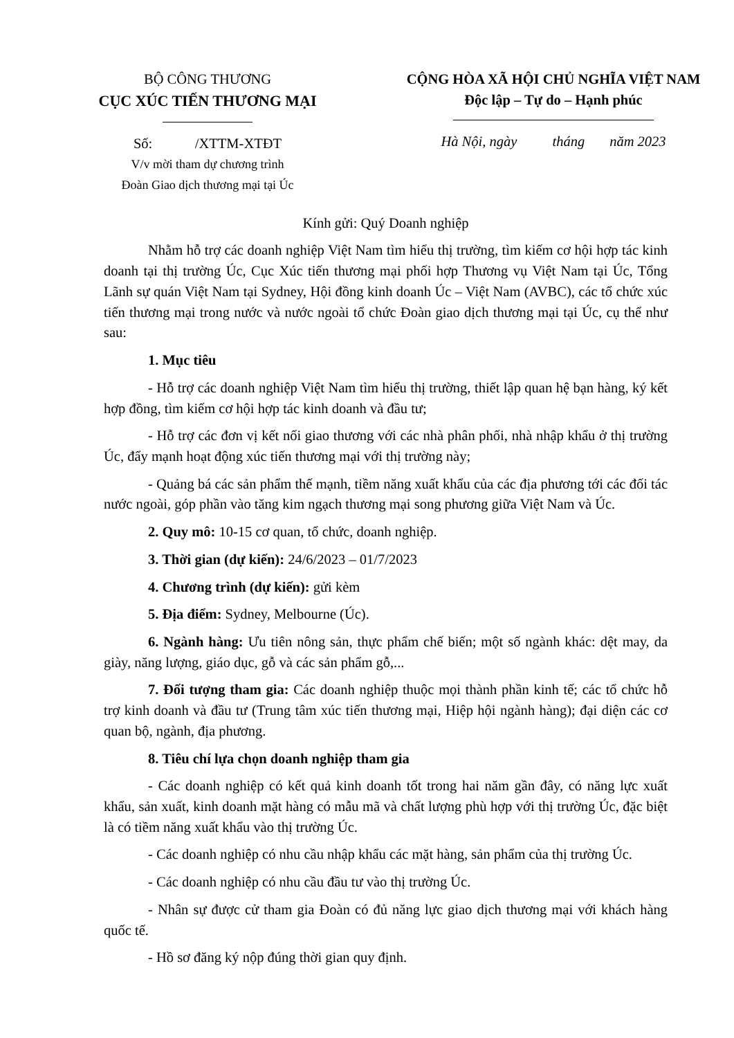BỘ CÔNG THƯƠNG
CỤC XÚC TIẾN THƯƠNG MẠI
Số: /XTTM-XTĐT
V/v mời tham dự chương trình
Đoàn Giao dịch thương mại tại Úc
CỘNG HÒA XÃ HỘI CHỦ NGHĨA VIỆT NAM
Độc lập – Tự do – Hạnh phúc
Hà Nội, ngày tháng năm 2023
Kính gửi: Quý Doanh nghiệp
Nhằm hỗ trợ các doanh nghiệp Việt Nam tìm hiểu thị trường, tìm kiếm cơ hội hợp tác kinh doanh tại thị trường Úc, Cục Xúc tiến thương mại phối hợp Thương vụ Việt Nam tại Úc, Tổng Lãnh sự quán Việt Nam tại Sydney, Hội đồng kinh doanh Úc – Việt Nam (AVBC), các tổ chức xúc tiến thương mại trong nước và nước ngoài tổ chức Đoàn giao dịch thương mại tại Úc, cụ thể như sau:
1. Mục tiêu
- Hỗ trợ các doanh nghiệp Việt Nam tìm hiểu thị trường, thiết lập quan hệ bạn hàng, ký kết hợp đồng, tìm kiếm cơ hội hợp tác kinh doanh và đầu tư;
- Hỗ trợ các đơn vị kết nối giao thương với các nhà phân phối, nhà nhập khẩu ở thị trường Úc, đẩy mạnh hoạt động xúc tiến thương mại với thị trường này;
- Quảng bá các sản phẩm thế mạnh, tiềm năng xuất khẩu của các địa phương tới các đối tác nước ngoài, góp phần vào tăng kim ngạch thương mại song phương giữa Việt Nam và Úc.
2. Quy mô: 10-15 cơ quan, tổ chức, doanh nghiệp.
3. Thời gian (dự kiến): 24/6/2023 – 01/7/2023
4. Chương trình (dự kiến): gửi kèm
5. Địa điểm: Sydney, Melbourne (Úc).
6. Ngành hàng: Ưu tiên nông sản, thực phẩm chế biến; một số ngành khác: dệt may, da giày, năng lượng, giáo dục, gỗ và các sản phẩm gỗ,...
7. Đối tượng tham gia: Các doanh nghiệp thuộc mọi thành phần kinh tế; các tổ chức hỗ trợ kinh doanh và đầu tư (Trung tâm xúc tiến thương mại, Hiệp hội ngành hàng); đại diện các cơ quan bộ, ngành, địa phương.
8. Tiêu chí lựa chọn doanh nghiệp tham gia
- Các doanh nghiệp có kết quả kinh doanh tốt trong hai năm gần đây, có năng lực xuất khẩu, sản xuất, kinh doanh mặt hàng có mẫu mã và chất lượng phù hợp với thị trường Úc, đặc biệt là có tiềm năng xuất khẩu vào thị trường Úc.
- Các doanh nghiệp có nhu cầu nhập khẩu các mặt hàng, sản phẩm của thị trường Úc.
- Các doanh nghiệp có nhu cầu đầu tư vào thị trường Úc.
- Nhân sự được cử tham gia Đoàn có đủ năng lực giao dịch thương mại với khách hàng quốc tế.
- Hồ sơ đăng ký nộp đúng thời gian quy định.